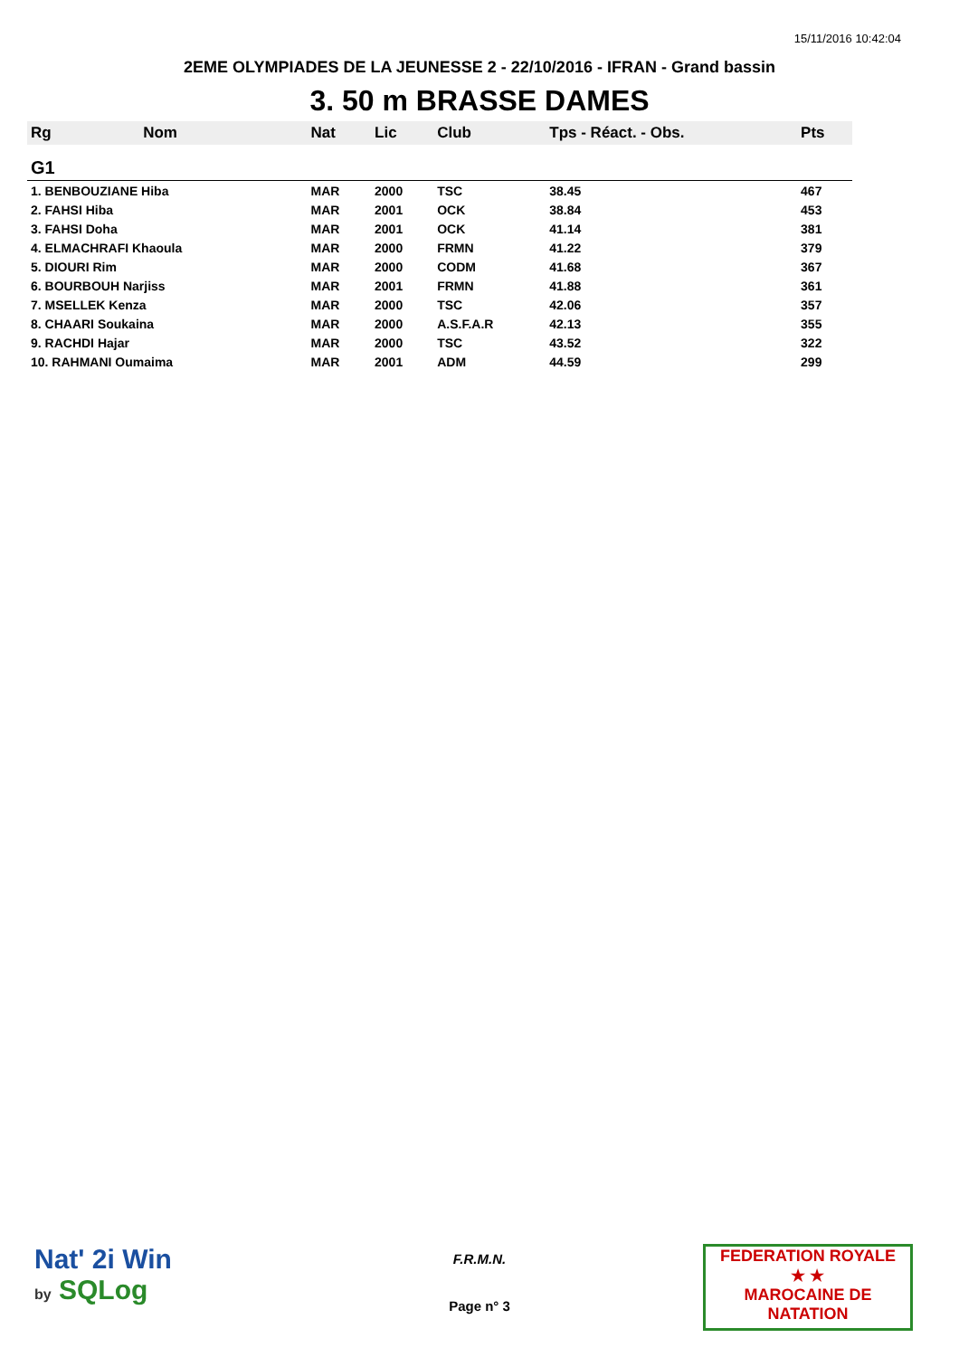15/11/2016 10:42:04
2EME OLYMPIADES DE LA JEUNESSE 2 - 22/10/2016 - IFRAN - Grand bassin
3. 50 m BRASSE DAMES
| Rg | Nom | Nat | Lic | Club | Tps - Réact. - Obs. | Pts |
| --- | --- | --- | --- | --- | --- | --- |
| G1 | | | | | | |
| 1. BENBOUZIANE Hiba | | MAR | 2000 | TSC | 38.45 | 467 |
| 2. FAHSI Hiba | | MAR | 2001 | OCK | 38.84 | 453 |
| 3. FAHSI Doha | | MAR | 2001 | OCK | 41.14 | 381 |
| 4. ELMACHRAFI Khaoula | | MAR | 2000 | FRMN | 41.22 | 379 |
| 5. DIOURI Rim | | MAR | 2000 | CODM | 41.68 | 367 |
| 6. BOURBOUH Narjiss | | MAR | 2001 | FRMN | 41.88 | 361 |
| 7. MSELLEK Kenza | | MAR | 2000 | TSC | 42.06 | 357 |
| 8. CHAARI Soukaina | | MAR | 2000 | A.S.F.A.R | 42.13 | 355 |
| 9. RACHDI Hajar | | MAR | 2000 | TSC | 43.52 | 322 |
| 10. RAHMANI Oumaima | | MAR | 2001 | ADM | 44.59 | 299 |
Nat' 2i Win
by SQLog
F.R.M.N.
Page n° 3
FEDERATION ROYALE
★ ★
MAROCAINE DE NATATION